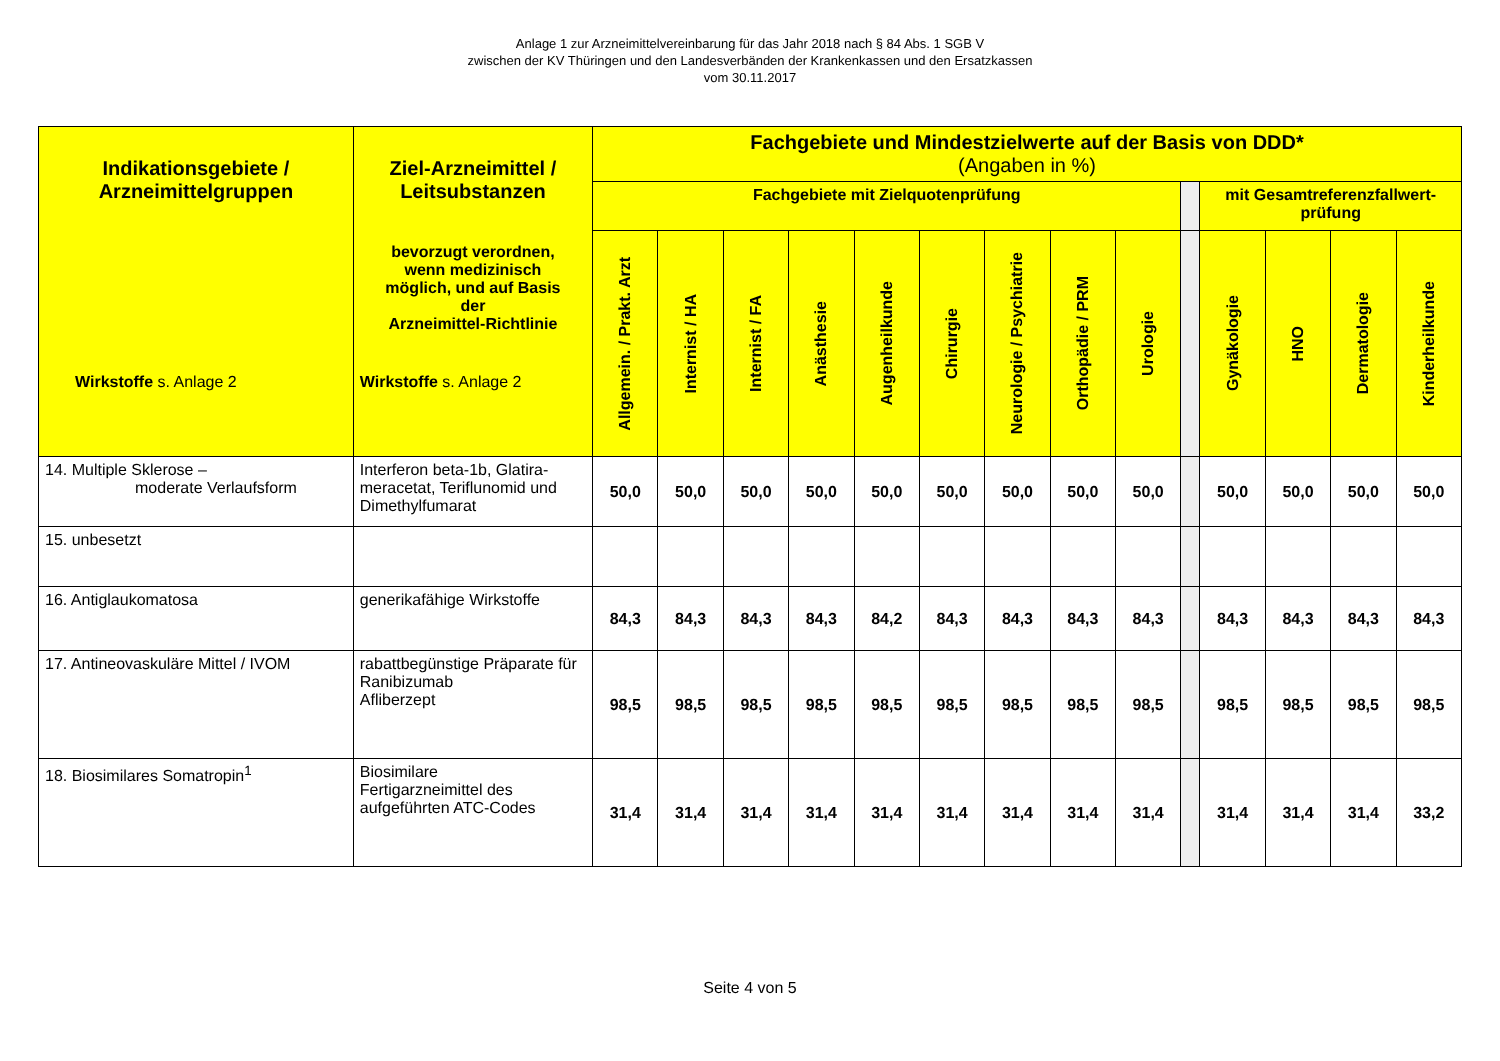Anlage 1 zur Arzneimittelvereinbarung für das Jahr 2018 nach § 84 Abs. 1 SGB V
zwischen der KV Thüringen und den Landesverbänden der Krankenkassen und den Ersatzkassen
vom 30.11.2017
| Indikationsgebiete / Arzneimittelgruppen Wirkstoffe s. Anlage 2 | Ziel-Arzneimittel / Leitsubstanzen bevorzugt verordnen, wenn medizinisch möglich, und auf Basis der Arzneimittel-Richtlinie Wirkstoffe s. Anlage 2 | Fachgebiete und Mindestzielwerte auf der Basis von DDD* (Angaben in %) | | | | | | | | | | | | | |
| --- | --- | --- | --- | --- | --- | --- | --- | --- | --- | --- | --- | --- | --- | --- | --- |
| | | Fachgebiete mit Zielquotenprüfung | | | | | | | | | | mit Gesamtreferenzfallwert- prüfung | | | |
| | | Allgemein. / Prakt. Arzt | Internist / HA | Internist / FA | Anästhesie | Augenheilkunde | Chirurgie | Neurologie / Psychiatrie | Orthopädie / PRM | Urologie | | Gynäkologie | HNO | Dermatologie | Kinderheilkunde |
| 14. Multiple Sklerose – moderate Verlaufsform | Interferon beta-1b, Glatira-meracetat, Teriflunomid und Dimethylfumarat | 50,0 | 50,0 | 50,0 | 50,0 | 50,0 | 50,0 | 50,0 | 50,0 | 50,0 | | 50,0 | 50,0 | 50,0 | 50,0 |
| 15. unbesetzt | | | | | | | | | | | | | | | |
| 16. Antiglaukomatosa | generikafähige Wirkstoffe | 84,3 | 84,3 | 84,3 | 84,3 | 84,2 | 84,3 | 84,3 | 84,3 | 84,3 | | 84,3 | 84,3 | 84,3 | 84,3 |
| 17. Antineovaskuläre Mittel / IVOM | rabattbegünstige Präparate für Ranibizumab Afliberzept | 98,5 | 98,5 | 98,5 | 98,5 | 98,5 | 98,5 | 98,5 | 98,5 | 98,5 | | 98,5 | 98,5 | 98,5 | 98,5 |
| 18. Biosimilares Somatropin<sup>1</sup> | Biosimilare Fertigarzneimittel des aufgeführten ATC-Codes | 31,4 | 31,4 | 31,4 | 31,4 | 31,4 | 31,4 | 31,4 | 31,4 | 31,4 | | 31,4 | 31,4 | 31,4 | 33,2 |
Seite 4 von 5